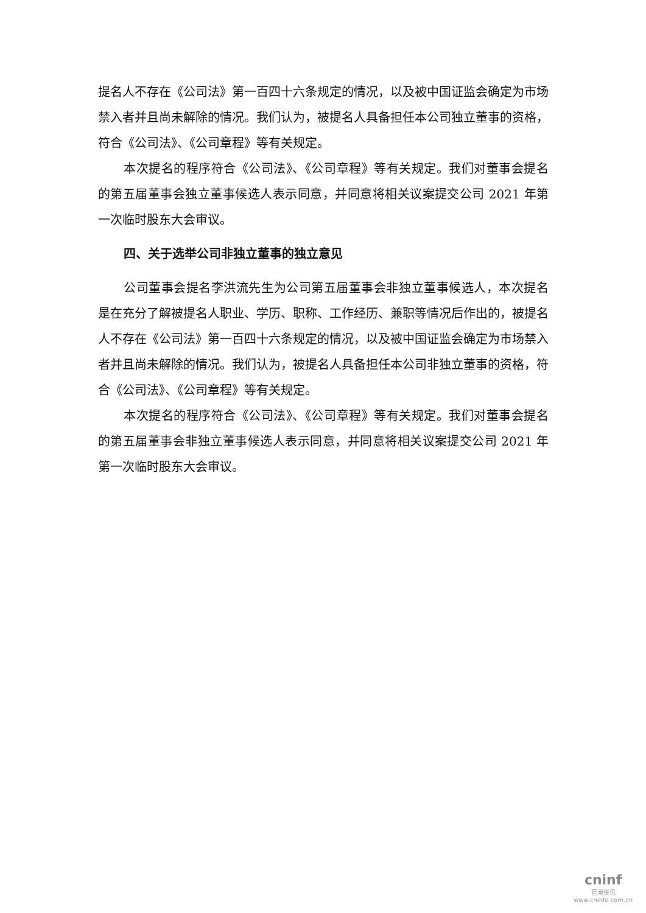提名人不存在《公司法》第一百四十六条规定的情况，以及被中国证监会确定为市场禁入者并且尚未解除的情况。我们认为，被提名人具备担任本公司独立董事的资格，符合《公司法》、《公司章程》等有关规定。
本次提名的程序符合《公司法》、《公司章程》等有关规定。我们对董事会提名的第五届董事会独立董事候选人表示同意，并同意将相关议案提交公司 2021 年第一次临时股东大会审议。
四、关于选举公司非独立董事的独立意见
公司董事会提名李洪流先生为公司第五届董事会非独立董事候选人，本次提名是在充分了解被提名人职业、学历、职称、工作经历、兼职等情况后作出的，被提名人不存在《公司法》第一百四十六条规定的情况，以及被中国证监会确定为市场禁入者并且尚未解除的情况。我们认为，被提名人具备担任本公司非独立董事的资格，符合《公司法》、《公司章程》等有关规定。
本次提名的程序符合《公司法》、《公司章程》等有关规定。我们对董事会提名的第五届董事会非独立董事候选人表示同意，并同意将相关议案提交公司 2021 年第一次临时股东大会审议。
cninf
巨潮资讯
www.cninfo.com.cn